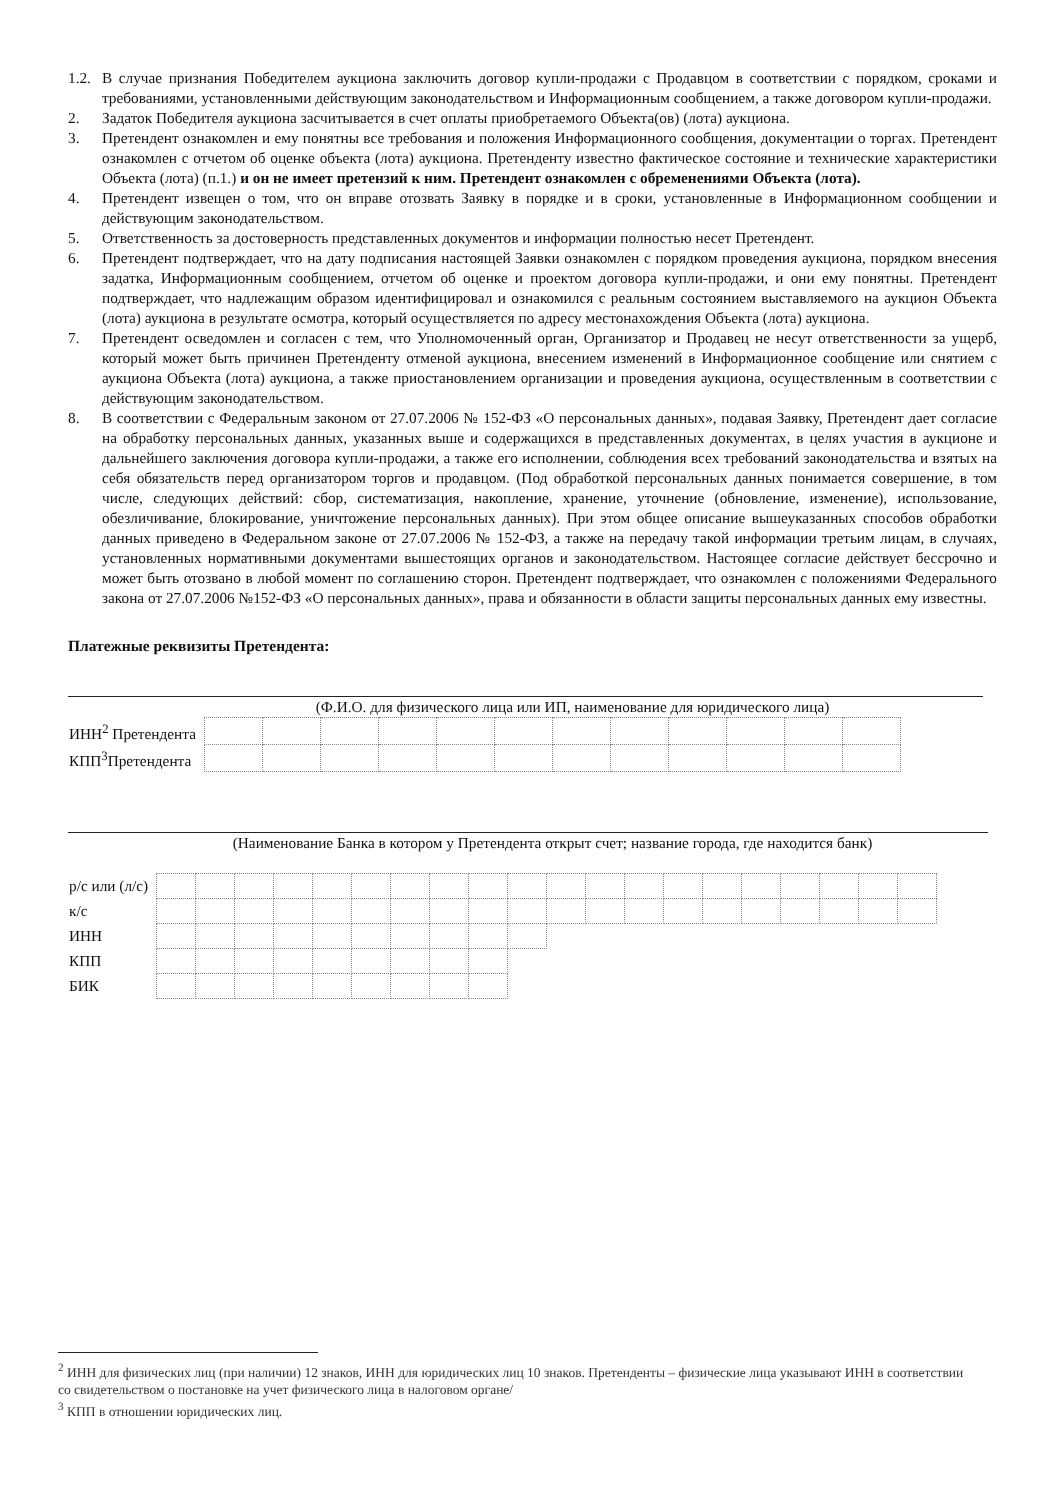1.2.
В случае признания Победителем аукциона заключить договор купли-продажи с Продавцом в соответствии с порядком, сроками и требованиями, установленными действующим законодательством и Информационным сообщением, а также договором купли-продажи.
2. Задаток Победителя аукциона засчитывается в счет оплаты приобретаемого Объекта(ов) (лота) аукциона.
3. Претендент ознакомлен и ему понятны все требования и положения Информационного сообщения, документации о торгах. Претендент ознакомлен с отчетом об оценке объекта (лота) аукциона. Претенденту известно фактическое состояние и технические характеристики Объекта (лота) (п.1.) и он не имеет претензий к ним. Претендент ознакомлен с обременениями Объекта (лота).
4. Претендент извещен о том, что он вправе отозвать Заявку в порядке и в сроки, установленные в Информационном сообщении и действующим законодательством.
5. Ответственность за достоверность представленных документов и информации полностью несет Претендент.
6. Претендент подтверждает, что на дату подписания настоящей Заявки ознакомлен с порядком проведения аукциона, порядком внесения задатка, Информационным сообщением, отчетом об оценке и проектом договора купли-продажи, и они ему понятны. Претендент подтверждает, что надлежащим образом идентифицировал и ознакомился с реальным состоянием выставляемого на аукцион Объекта (лота) аукциона в результате осмотра, который осуществляется по адресу местонахождения Объекта (лота) аукциона.
7. Претендент осведомлен и согласен с тем, что Уполномоченный орган, Организатор и Продавец не несут ответственности за ущерб, который может быть причинен Претенденту отменой аукциона, внесением изменений в Информационное сообщение или снятием с аукциона Объекта (лота) аукциона, а также приостановлением организации и проведения аукциона, осуществленным в соответствии с действующим законодательством.
8. В соответствии с Федеральным законом от 27.07.2006 № 152-ФЗ «О персональных данных», подавая Заявку, Претендент дает согласие на обработку персональных данных, указанных выше и содержащихся в представленных документах, в целях участия в аукционе и дальнейшего заключения договора купли-продажи, а также его исполнении, соблюдения всех требований законодательства и взятых на себя обязательств перед организатором торгов и продавцом. (Под обработкой персональных данных понимается совершение, в том числе, следующих действий: сбор, систематизация, накопление, хранение, уточнение (обновление, изменение), использование, обезличивание, блокирование, уничтожение персональных данных). При этом общее описание вышеуказанных способов обработки данных приведено в Федеральном законе от 27.07.2006 № 152-ФЗ, а также на передачу такой информации третьим лицам, в случаях, установленных нормативными документами вышестоящих органов и законодательством. Настоящее согласие действует бессрочно и может быть отозвано в любой момент по соглашению сторон. Претендент подтверждает, что ознакомлен с положениями Федерального закона от 27.07.2006 №152-ФЗ «О персональных данных», права и обязанности в области защиты персональных данных ему известны.
Платежные реквизиты Претендента:
(Ф.И.О. для физического лица или ИП, наименование для юридического лица)
| ИНН<sup>2</sup> Претендента | | | | | | | | | | | | |
| КПП<sup>3</sup>Претендента | | | | | | | | | | | | |
(Наименование Банка в котором у Претендента открыт счет; название города, где находится банк)
| р/с или (л/с) | | | | | | | | | | | | | | | | | | | | |
| к/с | | | | | | | | | | | | | | | | | | | | |
| ИНН | | | | | | | | | | | | | | | | | | | | |
| КПП | | | | | | | | | | | | | | | | | | | | |
| БИК | | | | | | | | | | | | | | | | | | | | |
<sup>2</sup> ИНН для физических лиц (при наличии) 12 знаков, ИНН для юридических лиц 10 знаков. Претенденты – физические лица указывают ИНН в соответствии со свидетельством о постановке на учет физического лица в налоговом органе/
<sup>3</sup> КПП в отношении юридических лиц.